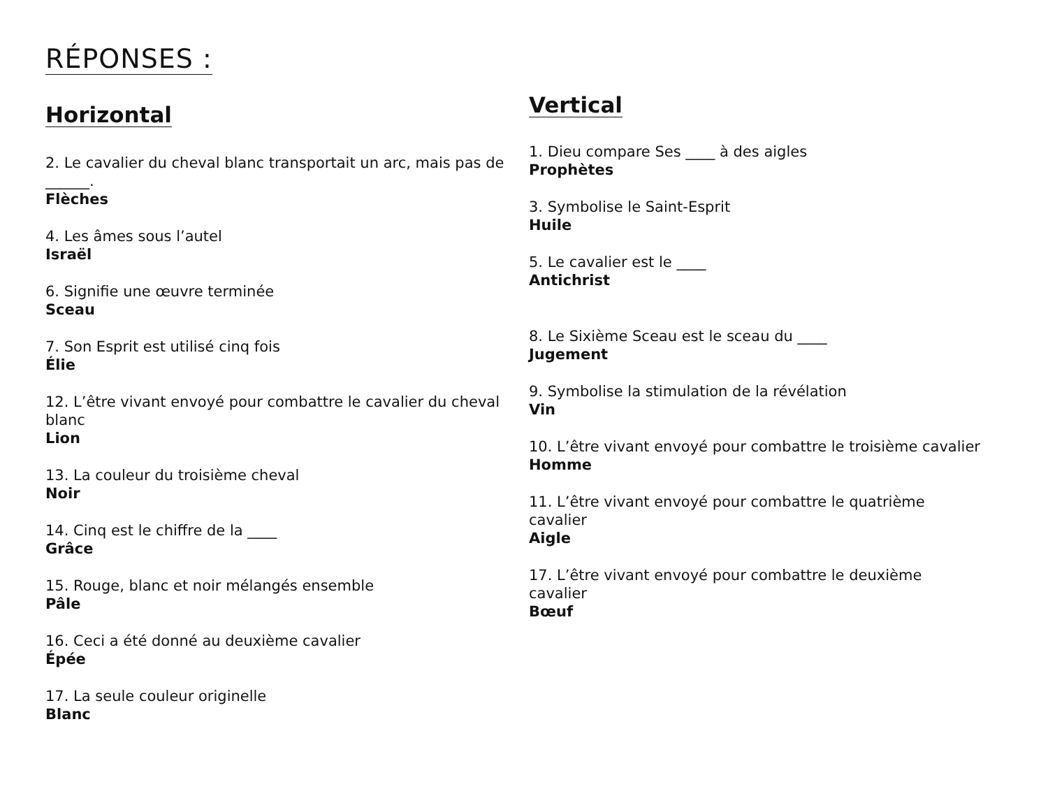RÉPONSES :
Horizontal
2. Le cavalier du cheval blanc transportait un arc, mais pas de ______.
Flèches
4. Les âmes sous l’autel
Israël
6. Signifie une œuvre terminée
Sceau
7. Son Esprit est utilisé cinq fois
Élie
12. L’être vivant envoyé pour combattre le cavalier du cheval blanc
Lion
13. La couleur du troisième cheval
Noir
14. Cinq est le chiffre de la ____
Grâce
15. Rouge, blanc et noir mélangés ensemble
Pâle
16. Ceci a été donné au deuxième cavalier
Épée
17. La seule couleur originelle
Blanc
Vertical
1. Dieu compare Ses ____ à des aigles
Prophètes
3. Symbolise le Saint-Esprit
Huile
5. Le cavalier est le ____
Antichrist
8. Le Sixième Sceau est le sceau du ____
Jugement
9. Symbolise la stimulation de la révélation
Vin
10. L’être vivant envoyé pour combattre le troisième cavalier
Homme
11. L’être vivant envoyé pour combattre le quatrième cavalier
Aigle
17. L’être vivant envoyé pour combattre le deuxième cavalier
Bœuf